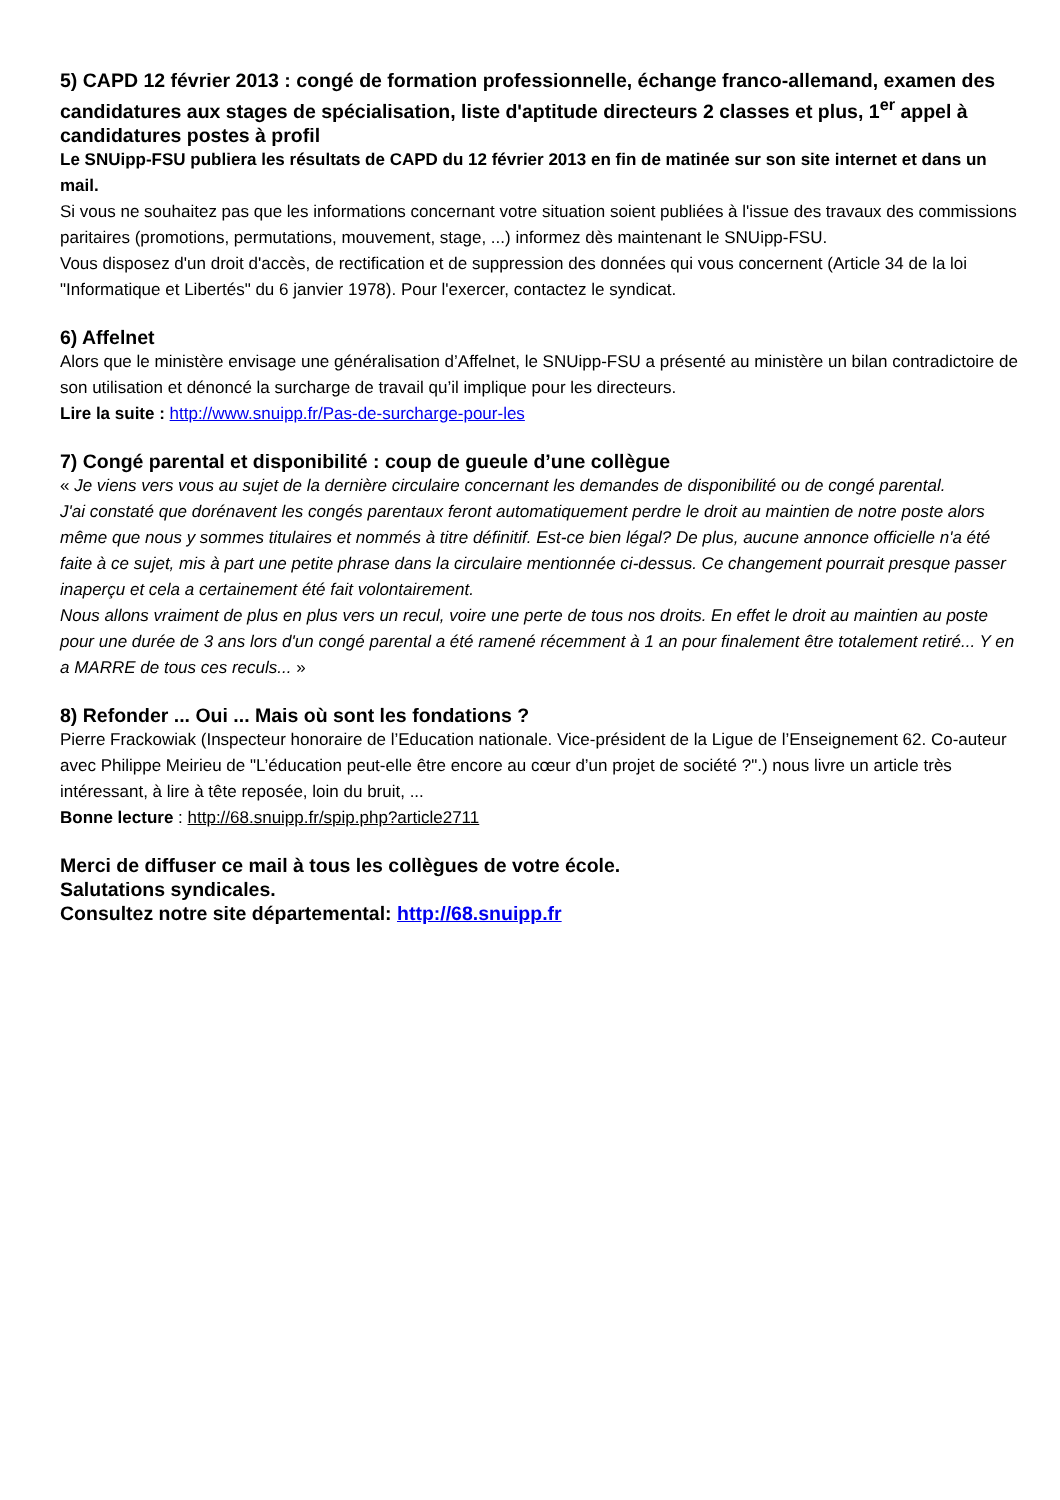5) CAPD 12 février 2013 : congé de formation professionnelle, échange franco-allemand, examen des candidatures aux stages de spécialisation, liste d'aptitude directeurs 2 classes et plus, 1<sup>er</sup> appel à candidatures postes à profil
Le SNUipp-FSU publiera les résultats de CAPD du 12 février 2013 en fin de matinée sur son site internet et dans un mail.
Si vous ne souhaitez pas que les informations concernant votre situation soient publiées à l'issue des travaux des commissions paritaires (promotions, permutations, mouvement, stage, ...) informez dès maintenant le SNUipp-FSU.
Vous disposez d'un droit d'accès, de rectification et de suppression des données qui vous concernent (Article 34 de la loi "Informatique et Libertés" du 6 janvier 1978). Pour l'exercer, contactez le syndicat.
6) Affelnet
Alors que le ministère envisage une généralisation d’Affelnet, le SNUipp-FSU a présenté au ministère un bilan contradictoire de son utilisation et dénoncé la surcharge de travail qu’il implique pour les directeurs.
Lire la suite : http://www.snuipp.fr/Pas-de-surcharge-pour-les
7) Congé parental et disponibilité : coup de gueule d’une collègue
« Je viens vers vous au sujet de la dernière circulaire concernant les demandes de disponibilité ou de congé parental.
J'ai constaté que dorénavent les congés parentaux feront automatiquement perdre le droit au maintien de notre poste alors même que nous y sommes titulaires et nommés à titre définitif. Est-ce bien légal? De plus, aucune annonce officielle n'a été faite à ce sujet, mis à part une petite phrase dans la circulaire mentionnée ci-dessus. Ce changement pourrait presque passer inaperçu et cela a certainement été fait volontairement.
Nous allons vraiment de plus en plus vers un recul, voire une perte de tous nos droits. En effet le droit au maintien au poste pour une durée de 3 ans lors d'un congé parental a été ramené récemment à 1 an pour finalement être totalement retiré... Y en a MARRE de tous ces reculs... »
8) Refonder ... Oui ... Mais où sont les fondations ?
Pierre Frackowiak (Inspecteur honoraire de l’Education nationale. Vice-président de la Ligue de l’Enseignement 62. Co-auteur avec Philippe Meirieu de "L’éducation peut-elle être encore au cœur d’un projet de société ?".) nous livre un article très intéressant, à lire à tête reposée, loin du bruit, ...
Bonne lecture : http://68.snuipp.fr/spip.php?article2711
Merci de diffuser ce mail à tous les collègues de votre école.
Salutations syndicales.
Consultez notre site départemental: http://68.snuipp.fr